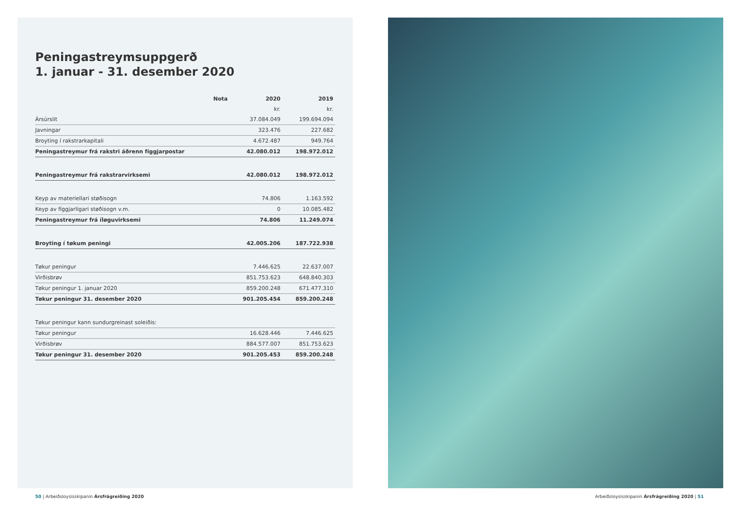Peningastreymsuppgerð
1. januar - 31. desember 2020
| | Nota | 2020 | 2019 |
| | | kr. | kr. |
| Ársúrslit | | 37.084.049 | 199.694.094 |
| Javningar | | 323.476 | 227.682 |
| Broyting í rakstrarkapitali | | 4.672.487 | 949.764 |
| Peningastreymur frá rakstri áðrenn fíggjarpostar | | 42.080.012 | 198.972.012 |
| Peningastreymur frá rakstrarvirksemi | | 42.080.012 | 198.972.012 |
| Keyp av materiellari støðisogn | | 74.806 | 1.163.592 |
| Keyp av fíggjarligari støðisogn v.m. | | 0 | 10.085.482 |
| Peningastreymur frá íløguvirksemi | | 74.806 | 11.249.074 |
| Broyting í tøkum peningi | | 42.005.206 | 187.722.938 |
| Tøkur peningur | | 7.446.625 | 22.637.007 |
| Virðisbrøv | | 851.753.623 | 648.840.303 |
| Tøkur peningur 1. januar 2020 | | 859.200.248 | 671.477.310 |
| Tøkur peningur 31. desember 2020 | | 901.205.454 | 859.200.248 |
| Tøkur peningur kann sundurgreinast soleiðis: | | | |
| Tøkur peningur | | 16.628.446 | 7.446.625 |
| Virðisbrøv | | 884.577.007 | 851.753.623 |
| Tøkur peningur 31. desember 2020 | | 901.205.453 | 859.200.248 |
50 | Arbeiðsloysisskipanin Ársfrágreiðing 2020
Arbeiðsloysisskipanin Ársfrágreiðing 2020 | 51